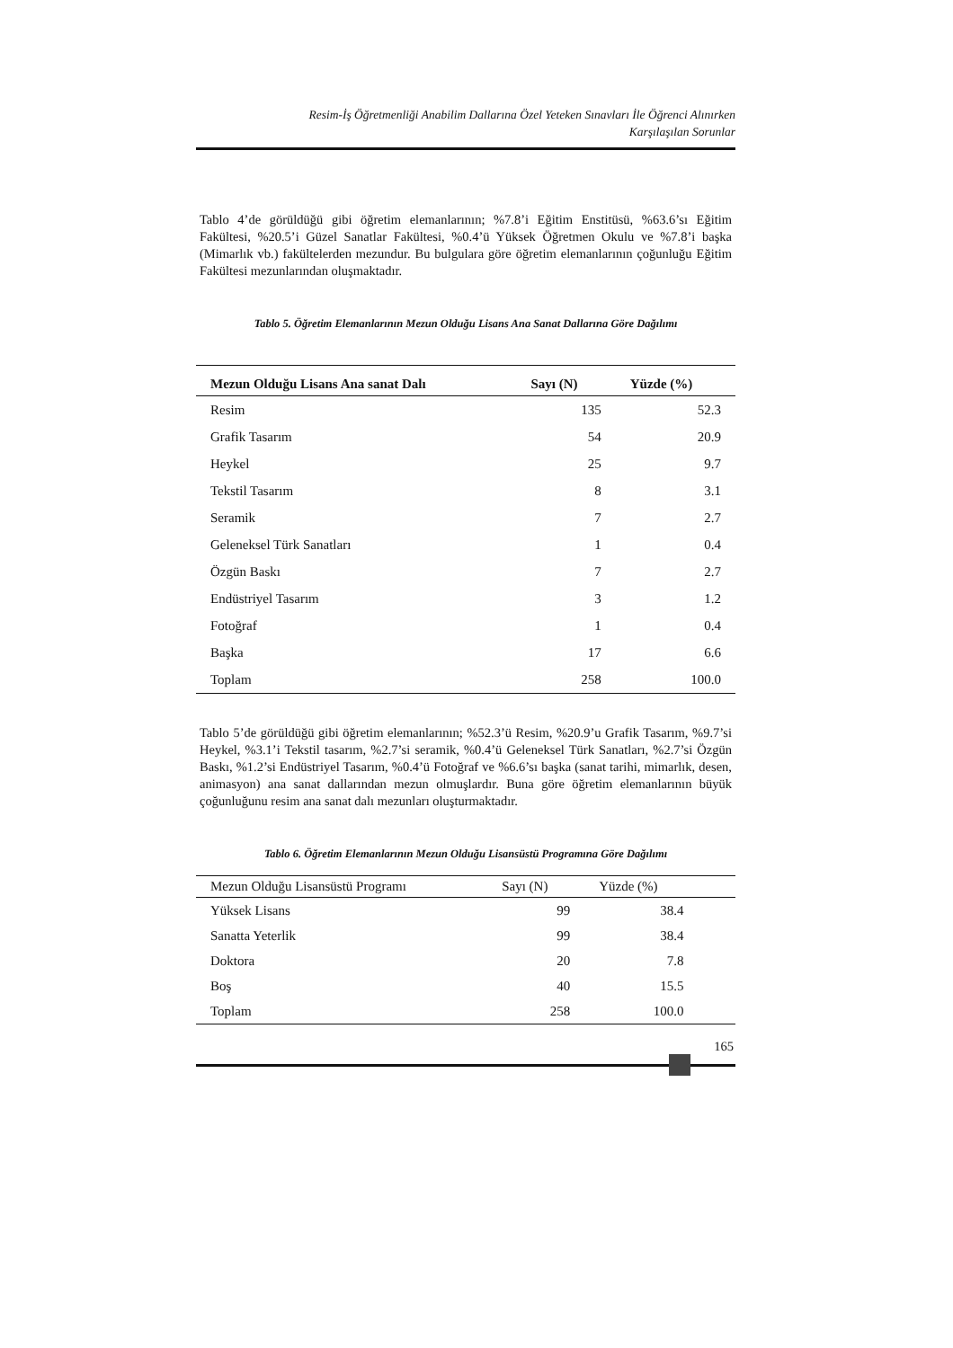Resim-İş Öğretmenliği Anabilim Dallarına Özel Yeteken Sınavları İle Öğrenci Alınırken
Karşılaşılan Sorunlar
Tablo 4’de görüldüğü gibi öğretim elemanlarının; %7.8’i Eğitim Enstitüsü, %63.6’sı Eğitim Fakültesi, %20.5’i Güzel Sanatlar Fakültesi, %0.4’ü Yüksek Öğretmen Okulu ve %7.8’i başka (Mimarlık vb.) fakültelerden mezundur. Bu bulgulara göre öğretim elemanlarının çoğunluğu Eğitim Fakültesi mezunlarından oluşmaktadır.
Tablo 5. Öğretim Elemanlarının Mezun Olduğu Lisans Ana Sanat Dallarına Göre Dağılımı
| Mezun Olduğu Lisans Ana sanat Dalı | Sayı (N) | Yüzde (%) |
| --- | --- | --- |
| Resim | 135 | 52.3 |
| Grafik Tasarım | 54 | 20.9 |
| Heykel | 25 | 9.7 |
| Tekstil Tasarım | 8 | 3.1 |
| Seramik | 7 | 2.7 |
| Geleneksel Türk Sanatları | 1 | 0.4 |
| Özgün Baskı | 7 | 2.7 |
| Endüstriyel Tasarım | 3 | 1.2 |
| Fotoğraf | 1 | 0.4 |
| Başka | 17 | 6.6 |
| Toplam | 258 | 100.0 |
Tablo 5’de görüldüğü gibi öğretim elemanlarının; %52.3’ü Resim, %20.9’u Grafik Tasarım, %9.7’si Heykel, %3.1’i Tekstil tasarım, %2.7’si seramik, %0.4’ü Geleneksel Türk Sanatları, %2.7’si Özgün Baskı, %1.2’si Endüstriyel Tasarım, %0.4’ü Fotoğraf ve %6.6’sı başka (sanat tarihi, mimarlık, desen, animasyon) ana sanat dallarından mezun olmuşlardır. Buna göre öğretim elemanlarının büyük çoğunluğunu resim ana sanat dalı mezunları oluşturmaktadır.
Tablo 6. Öğretim Elemanlarının Mezun Olduğu Lisansüstü Programına Göre Dağılımı
| Mezun Olduğu Lisansüstü Programı | Sayı (N) | Yüzde (%) | |
| --- | --- | --- | --- |
| Yüksek Lisans | 99 | 38.4 | |
| Sanatta Yeterlik | 99 | 38.4 | |
| Doktora | 20 | 7.8 | |
| Boş | 40 | 15.5 | |
| Toplam | 258 | 100.0 | |
165